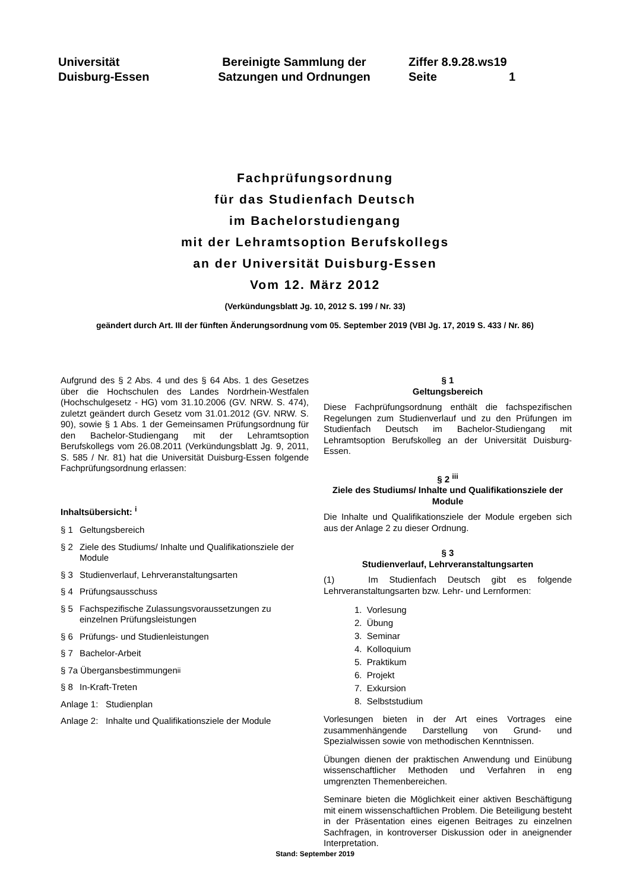Universität
Duisburg-Essen
Bereinigte Sammlung der Satzungen und Ordnungen
Ziffer 8.9.28.ws19
Seite 1
Fachprüfungsordnung
für das Studienfach Deutsch
im Bachelorstudiengang
mit der Lehramtsoption Berufskollegs
an der Universität Duisburg-Essen
Vom 12. März 2012
(Verkündungsblatt Jg. 10, 2012 S. 199 / Nr. 33)
geändert durch Art. III der fünften Änderungsordnung vom 05. September 2019 (VBl Jg. 17, 2019 S. 433 / Nr. 86)
Aufgrund des § 2 Abs. 4 und des § 64 Abs. 1 des Gesetzes über die Hochschulen des Landes Nordrhein-Westfalen (Hochschulgesetz - HG) vom 31.10.2006 (GV. NRW. S. 474), zuletzt geändert durch Gesetz vom 31.01.2012 (GV. NRW. S. 90), sowie § 1 Abs. 1 der Gemeinsamen Prüfungsordnung für den Bachelor-Studiengang mit der Lehramtsoption Berufskollegs vom 26.08.2011 (Verkündungsblatt Jg. 9, 2011, S. 585 / Nr. 81) hat die Universität Duisburg-Essen folgende Fachprüfungsordnung erlassen:
Inhaltsübersicht: <sup>i</sup>
§ 1 Geltungsbereich
§ 2 Ziele des Studiums/ Inhalte und Qualifikationsziele der Module
§ 3 Studienverlauf, Lehrveranstaltungsarten
§ 4 Prüfungsausschuss
§ 5 Fachspezifische Zulassungsvoraussetzungen zu einzelnen Prüfungsleistungen
§ 6 Prüfungs- und Studienleistungen
§ 7 Bachelor-Arbeit
§ 7a Übergansbestimmungen<sup>ii</sup>
§ 8 In-Kraft-Treten
Anlage 1: Studienplan
Anlage 2: Inhalte und Qualifikationsziele der Module
§ 1
Geltungsbereich
Diese Fachprüfungsordnung enthält die fachspezifischen Regelungen zum Studienverlauf und zu den Prüfungen im Studienfach Deutsch im Bachelor-Studiengang mit Lehramtsoption Berufskolleg an der Universität Duisburg-Essen.
§ 2 <sup>iii</sup>
Ziele des Studiums/ Inhalte und Qualifikationsziele der Module
Die Inhalte und Qualifikationsziele der Module ergeben sich aus der Anlage 2 zu dieser Ordnung.
§ 3
Studienverlauf, Lehrveranstaltungsarten
(1) Im Studienfach Deutsch gibt es folgende Lehrveranstaltungsarten bzw. Lehr- und Lernformen:
1. Vorlesung
2. Übung
3. Seminar
4. Kolloquium
5. Praktikum
6. Projekt
7. Exkursion
8. Selbststudium
Vorlesungen bieten in der Art eines Vortrages eine zusammenhängende Darstellung von Grund- und Spezialwissen sowie von methodischen Kenntnissen.
Übungen dienen der praktischen Anwendung und Einübung wissenschaftlicher Methoden und Verfahren in eng umgrenzten Themenbereichen.
Seminare bieten die Möglichkeit einer aktiven Beschäftigung mit einem wissenschaftlichen Problem. Die Beteiligung besteht in der Präsentation eines eigenen Beitrages zu einzelnen Sachfragen, in kontroverser Diskussion oder in aneignender Interpretation.
Stand: September 2019